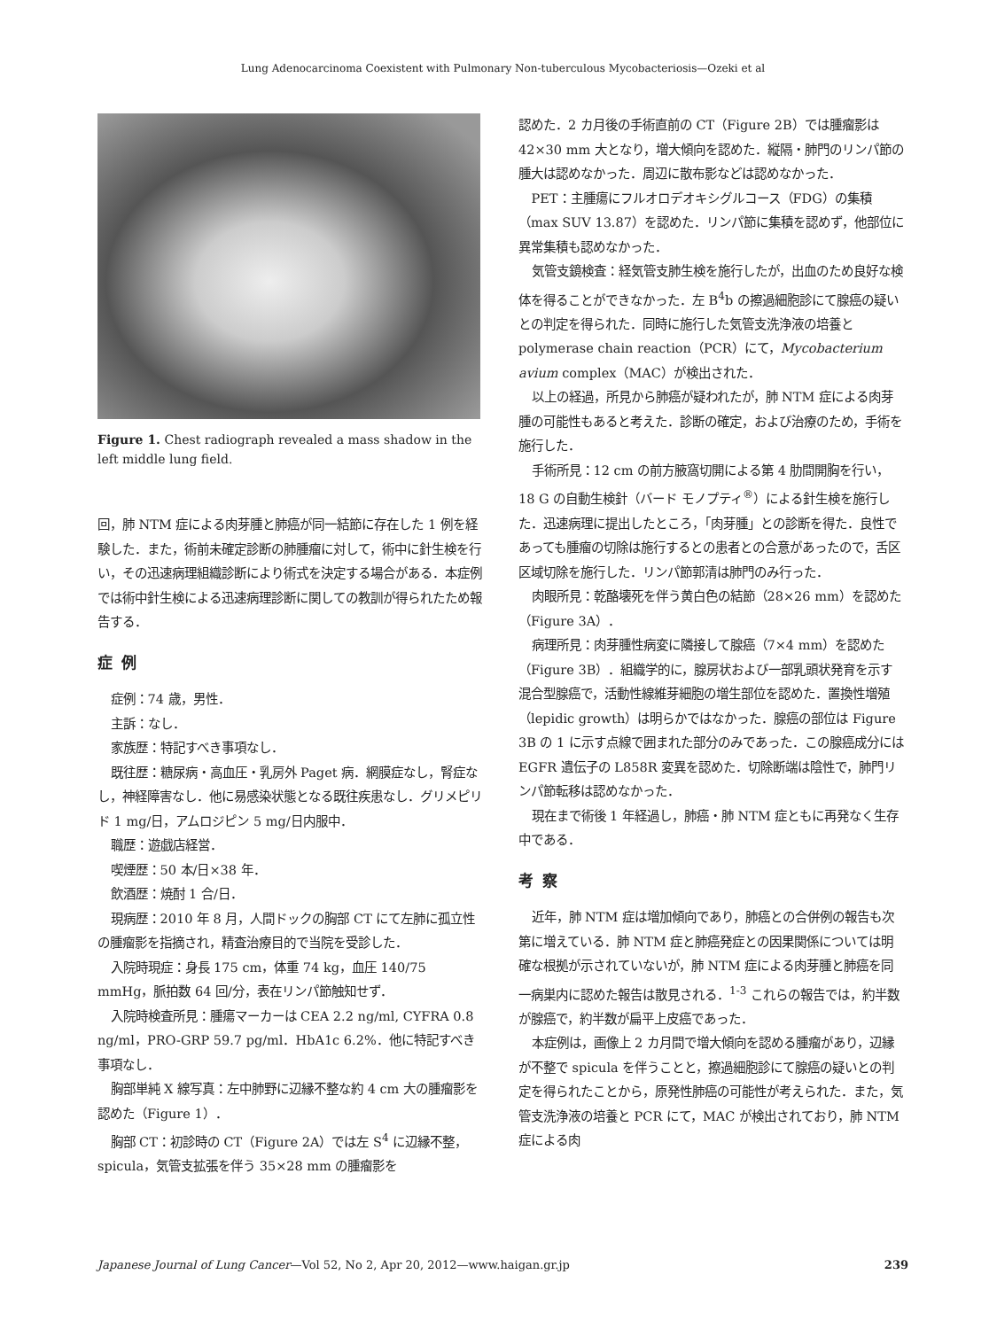Lung Adenocarcinoma Coexistent with Pulmonary Non-tuberculous Mycobacteriosis—Ozeki et al
Figure 1. Chest radiograph revealed a mass shadow in the left middle lung field.
回，肺 NTM 症による肉芽腫と肺癌が同一結節に存在した 1 例を経験した．また，術前未確定診断の肺腫瘤に対して，術中に針生検を行い，その迅速病理組織診断により術式を決定する場合がある．本症例では術中針生検による迅速病理診断に関しての教訓が得られたため報告する．
症例
症例：74 歳，男性．
主訴：なし．
家族歴：特記すべき事項なし．
既往歴：糖尿病・高血圧・乳房外 Paget 病．網膜症なし，腎症なし，神経障害なし．他に易感染状態となる既往疾患なし．グリメピリド 1 mg/日，アムロジピン 5 mg/日内服中．
職歴：遊戯店経営．
喫煙歴：50 本/日×38 年．
飲酒歴：焼酎 1 合/日．
現病歴：2010 年 8 月，人間ドックの胸部 CT にて左肺に孤立性の腫瘤影を指摘され，精査治療目的で当院を受診した．
入院時現症：身長 175 cm，体重 74 kg，血圧 140/75 mmHg，脈拍数 64 回/分，表在リンパ節触知せず．
入院時検査所見：腫瘍マーカーは CEA 2.2 ng/ml, CYFRA 0.8 ng/ml，PRO-GRP 59.7 pg/ml．HbA1c 6.2%．他に特記すべき事項なし．
胸部単純 X 線写真：左中肺野に辺縁不整な約 4 cm 大の腫瘤影を認めた（Figure 1）．
胸部 CT：初診時の CT（Figure 2A）では左 S<sup>4</sup> に辺縁不整，spicula，気管支拡張を伴う 35×28 mm の腫瘤影を
認めた．2 カ月後の手術直前の CT（Figure 2B）では腫瘤影は 42×30 mm 大となり，増大傾向を認めた．縦隔・肺門のリンパ節の腫大は認めなかった．周辺に散布影などは認めなかった．
PET：主腫瘍にフルオロデオキシグルコース（FDG）の集積（max SUV 13.87）を認めた．リンパ節に集積を認めず，他部位に異常集積も認めなかった．
気管支鏡検査：経気管支肺生検を施行したが，出血のため良好な検体を得ることができなかった．左 B<sup>4</sup>b の擦過細胞診にて腺癌の疑いとの判定を得られた．同時に施行した気管支洗浄液の培養と polymerase chain reaction（PCR）にて，Mycobacterium avium complex（MAC）が検出された．
以上の経過，所見から肺癌が疑われたが，肺 NTM 症による肉芽腫の可能性もあると考えた．診断の確定，および治療のため，手術を施行した．
手術所見：12 cm の前方腋窩切開による第 4 肋間開胸を行い，18 G の自動生検針（バード モノプティ<sup>®</sup>）による針生検を施行した．迅速病理に提出したところ，「肉芽腫」との診断を得た．良性であっても腫瘤の切除は施行するとの患者との合意があったので，舌区区域切除を施行した．リンパ節郭清は肺門のみ行った．
肉眼所見：乾酪壊死を伴う黄白色の結節（28×26 mm）を認めた（Figure 3A）．
病理所見：肉芽腫性病変に隣接して腺癌（7×4 mm）を認めた（Figure 3B）．組織学的に，腺房状および一部乳頭状発育を示す混合型腺癌で，活動性線維芽細胞の増生部位を認めた．置換性増殖（lepidic growth）は明らかではなかった．腺癌の部位は Figure 3B の 1 に示す点線で囲まれた部分のみであった．この腺癌成分には EGFR 遺伝子の L858R 変異を認めた．切除断端は陰性で，肺門リンパ節転移は認めなかった．
現在まで術後 1 年経過し，肺癌・肺 NTM 症ともに再発なく生存中である．
考察
近年，肺 NTM 症は増加傾向であり，肺癌との合併例の報告も次第に増えている．肺 NTM 症と肺癌発症との因果関係については明確な根拠が示されていないが，肺 NTM 症による肉芽腫と肺癌を同一病巣内に認めた報告は散見される．<sup>1-3</sup> これらの報告では，約半数が腺癌で，約半数が扁平上皮癌であった．
本症例は，画像上 2 カ月間で増大傾向を認める腫瘤があり，辺縁が不整で spicula を伴うことと，擦過細胞診にて腺癌の疑いとの判定を得られたことから，原発性肺癌の可能性が考えられた．また，気管支洗浄液の培養と PCR にて，MAC が検出されており，肺 NTM 症による肉
Japanese Journal of Lung Cancer—Vol 52, No 2, Apr 20, 2012—www.haigan.gr.jp 239